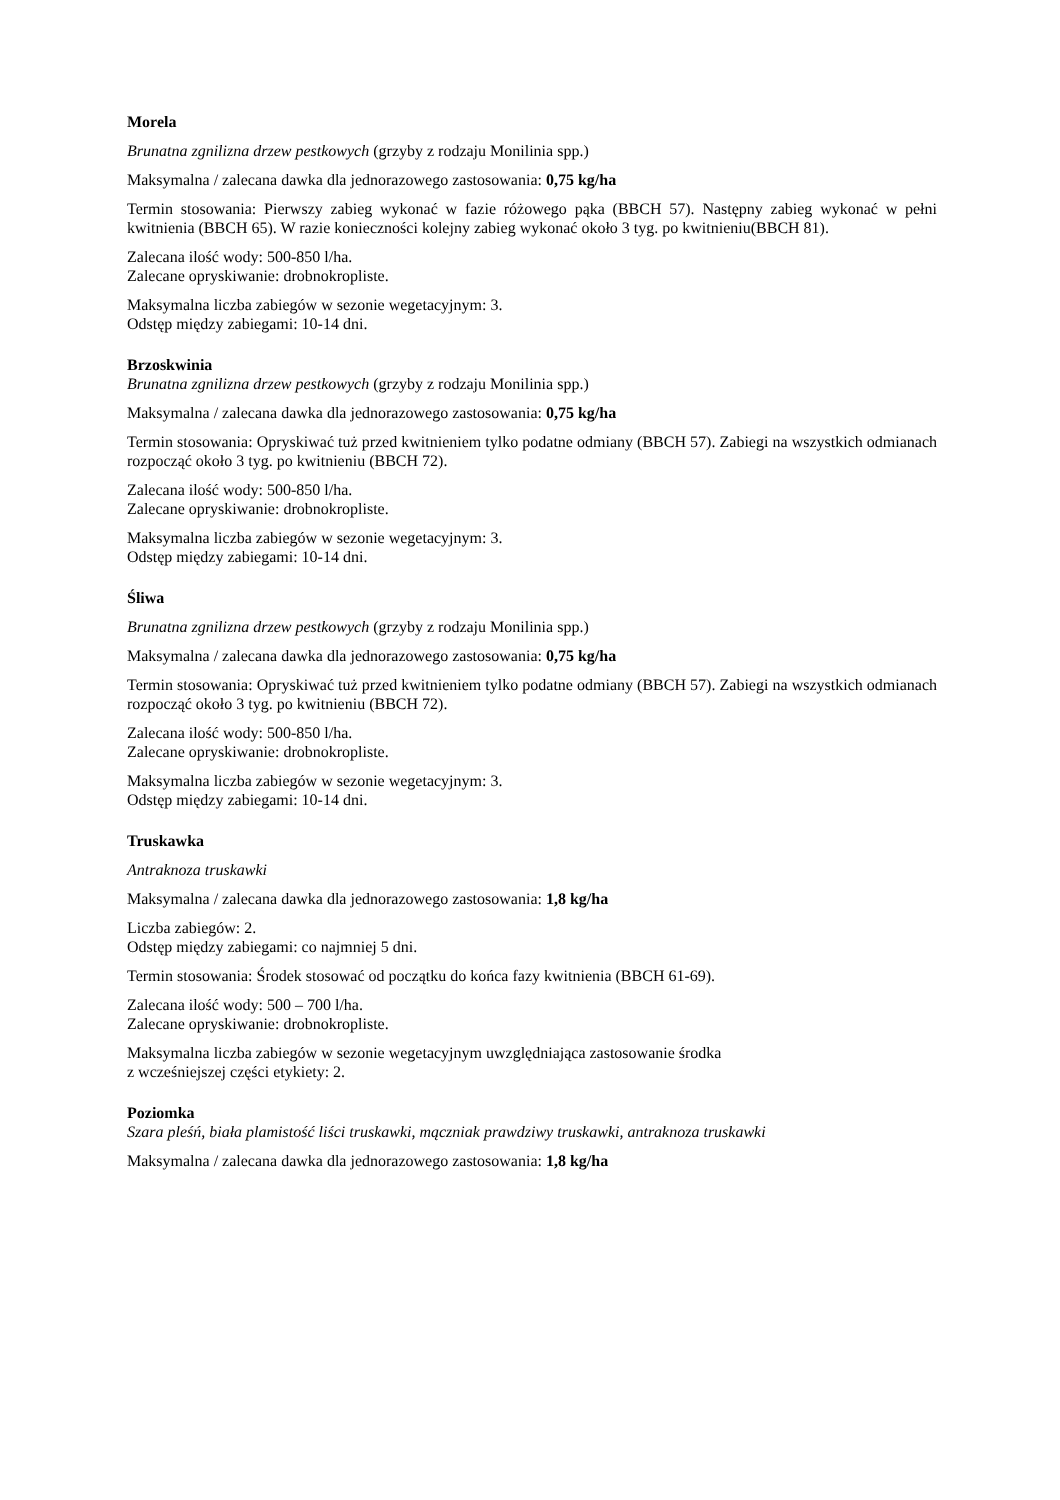Morela
Brunatna zgnilizna drzew pestkowych (grzyby z rodzaju Monilinia spp.)
Maksymalna / zalecana dawka dla jednorazowego zastosowania: 0,75 kg/ha
Termin stosowania: Pierwszy zabieg wykonać w fazie różowego pąka (BBCH 57). Następny zabieg wykonać w pełni kwitnienia (BBCH 65). W razie konieczności kolejny zabieg wykonać około 3 tyg. po kwitnieniu(BBCH 81).
Zalecana ilość wody: 500-850 l/ha.
Zalecane opryskiwanie: drobnokropliste.
Maksymalna liczba zabiegów w sezonie wegetacyjnym: 3.
Odstęp między zabiegami: 10-14 dni.
Brzoskwinia
Brunatna zgnilizna drzew pestkowych (grzyby z rodzaju Monilinia spp.)
Maksymalna / zalecana dawka dla jednorazowego zastosowania: 0,75 kg/ha
Termin stosowania: Opryskiwać tuż przed kwitnieniem tylko podatne odmiany (BBCH 57). Zabiegi na wszystkich odmianach rozpocząć około 3 tyg. po kwitnieniu (BBCH 72).
Zalecana ilość wody: 500-850 l/ha.
Zalecane opryskiwanie: drobnokropliste.
Maksymalna liczba zabiegów w sezonie wegetacyjnym: 3.
Odstęp między zabiegami: 10-14 dni.
Śliwa
Brunatna zgnilizna drzew pestkowych (grzyby z rodzaju Monilinia spp.)
Maksymalna / zalecana dawka dla jednorazowego zastosowania: 0,75 kg/ha
Termin stosowania: Opryskiwać tuż przed kwitnieniem tylko podatne odmiany (BBCH 57). Zabiegi na wszystkich odmianach rozpocząć około 3 tyg. po kwitnieniu (BBCH 72).
Zalecana ilość wody: 500-850 l/ha.
Zalecane opryskiwanie: drobnokropliste.
Maksymalna liczba zabiegów w sezonie wegetacyjnym: 3.
Odstęp między zabiegami: 10-14 dni.
Truskawka
Antraknoza truskawki
Maksymalna / zalecana dawka dla jednorazowego zastosowania: 1,8 kg/ha
Liczba zabiegów: 2.
Odstęp między zabiegami: co najmniej 5 dni.
Termin stosowania: Środek stosować od początku do końca fazy kwitnienia (BBCH 61-69).
Zalecana ilość wody: 500 – 700 l/ha.
Zalecane opryskiwanie: drobnokropliste.
Maksymalna liczba zabiegów w sezonie wegetacyjnym uwzględniająca zastosowanie środka
z wcześniejszej części etykiety: 2.
Poziomka
Szara pleśń, biała plamistość liści truskawki, mączniak prawdziwy truskawki, antraknoza truskawki
Maksymalna / zalecana dawka dla jednorazowego zastosowania: 1,8 kg/ha